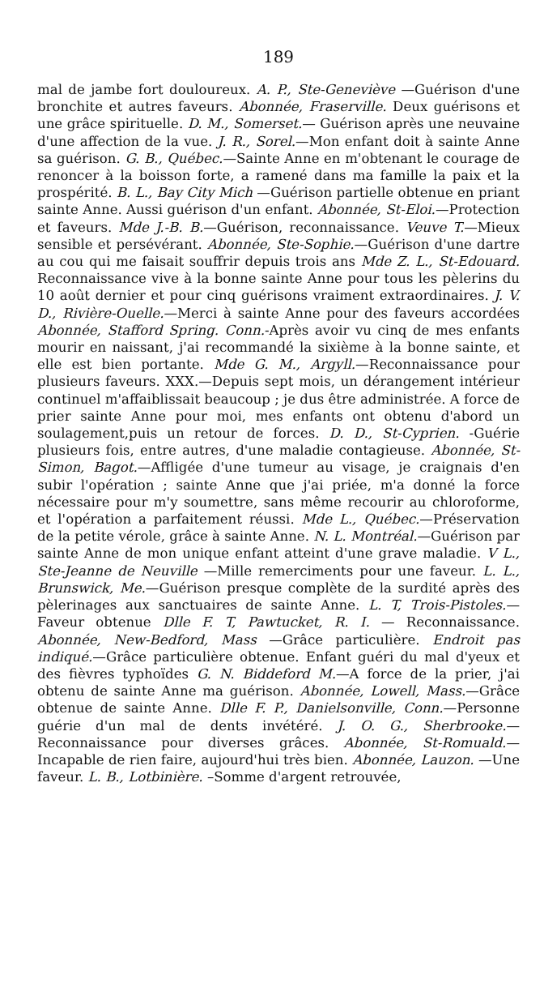189
mal de jambe fort douloureux. A. P., Ste-Geneviève —Guérison d'une bronchite et autres faveurs. Abonnée, Fraserville. Deux guérisons et une grâce spirituelle. D. M., Somerset.— Guérison après une neuvaine d'une affection de la vue. J. R., Sorel.—Mon enfant doit à sainte Anne sa guérison. G. B., Québec.—Sainte Anne en m'obtenant le courage de renoncer à la boisson forte, a ramené dans ma famille la paix et la prospérité. B. L., Bay City Mich —Guérison partielle obtenue en priant sainte Anne. Aussi guérison d'un enfant. Abonnée, St-Eloi.—Protection et faveurs. Mde J.-B. B.—Guérison, reconnaissance. Veuve T.—Mieux sensible et persévérant. Abonnée, Ste-Sophie.—Guérison d'une dartre au cou qui me faisait souffrir depuis trois ans Mde Z. L., St-Edouard. Reconnaissance vive à la bonne sainte Anne pour tous les pèlerins du 10 août dernier et pour cinq guérisons vraiment extraordinaires. J. V. D., Rivière-Ouelle.—Merci à sainte Anne pour des faveurs accordées Abonnée, Stafford Spring. Conn.-Après avoir vu cinq de mes enfants mourir en naissant, j'ai recommandé la sixième à la bonne sainte, et elle est bien portante. Mde G. M., Argyll.—Reconnaissance pour plusieurs faveurs. XXX.—Depuis sept mois, un dérangement intérieur continuel m'affaiblissait beaucoup ; je dus être administrée. A force de prier sainte Anne pour moi, mes enfants ont obtenu d'abord un soulagement,puis un retour de forces. D. D., St-Cyprien. -Guérie plusieurs fois, entre autres, d'une maladie contagieuse. Abonnée, St-Simon, Bagot.—Affligée d'une tumeur au visage, je craignais d'en subir l'opération ; sainte Anne que j'ai priée, m'a donné la force nécessaire pour m'y soumettre, sans même recourir au chloroforme, et l'opération a parfaitement réussi. Mde L., Québec.—Préservation de la petite vérole, grâce à sainte Anne. N. L. Montréal.—Guérison par sainte Anne de mon unique enfant atteint d'une grave maladie. V L., Ste-Jeanne de Neuville —Mille remerciments pour une faveur. L. L., Brunswick, Me.—Guérison presque complète de la surdité après des pèlerinages aux sanctuaires de sainte Anne. L. T, Trois-Pistoles.—Faveur obtenue Dlle F. T, Pawtucket, R. I. — Reconnaissance. Abonnée, New-Bedford, Mass —Grâce particulière. Endroit pas indiqué.—Grâce particulière obtenue. Enfant guéri du mal d'yeux et des fièvres typhoïdes G. N. Biddeford M.—A force de la prier, j'ai obtenu de sainte Anne ma guérison. Abonnée, Lowell, Mass.—Grâce obtenue de sainte Anne. Dlle F. P., Danielsonville, Conn.—Personne guérie d'un mal de dents invétéré. J. O. G., Sherbrooke.—Reconnaissance pour diverses grâces. Abonnée, St-Romuald.—Incapable de rien faire, aujourd'hui très bien. Abonnée, Lauzon. —Une faveur. L. B., Lotbinière. –Somme d'argent retrouvée,